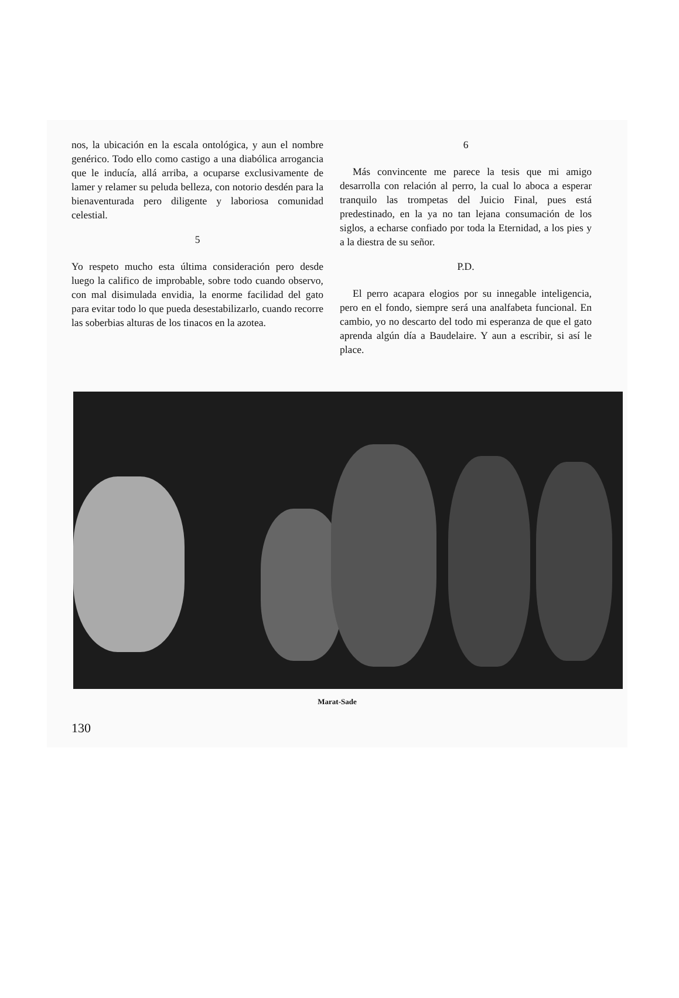nos, la ubicación en la escala ontológica, y aun el nombre genérico. Todo ello como castigo a una diabólica arrogancia que le inducía, allá arriba, a ocuparse exclusivamente de lamer y relamer su peluda belleza, con notorio desdén para la bienaventurada pero diligente y laboriosa comunidad celestial.
5
Yo respeto mucho esta última consideración pero desde luego la califico de improbable, sobre todo cuando observo, con mal disimulada envidia, la enorme facilidad del gato para evitar todo lo que pueda desestabilizarlo, cuando recorre las soberbias alturas de los tinacos en la azotea.
6
Más convincente me parece la tesis que mi amigo desarrolla con relación al perro, la cual lo aboca a esperar tranquilo las trompetas del Juicio Final, pues está predestinado, en la ya no tan lejana consumación de los siglos, a echarse confiado por toda la Eternidad, a los pies y a la diestra de su señor.
P.D.
El perro acapara elogios por su innegable inteligencia, pero en el fondo, siempre será una analfabeta funcional. En cambio, yo no descarto del todo mi esperanza de que el gato aprenda algún día a Baudelaire. Y aun a escribir, si así le place.
Marat-Sade
130